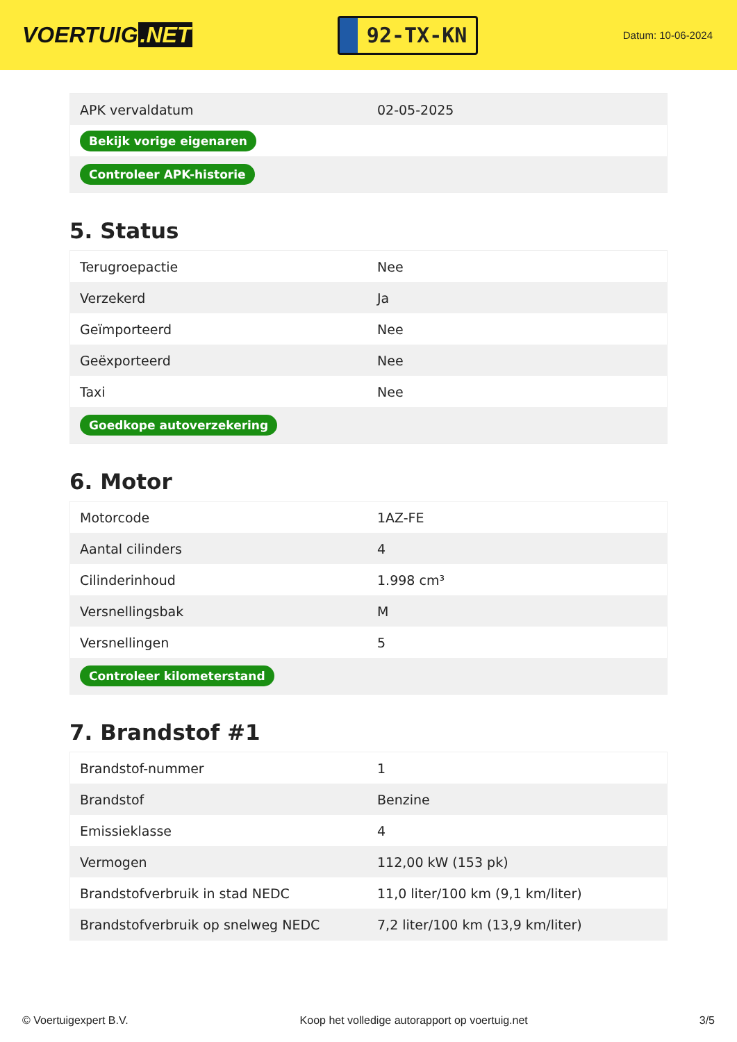VOERTUIG.NET
92-TX-KN
Datum: 10-06-2024
| APK vervaldatum | 02-05-2025 |
| Bekijk vorige eigenaren | |
| Controleer APK-historie | |
5. Status
| Terugroepactie | Nee |
| Verzekerd | Ja |
| Geïmporteerd | Nee |
| Geëxporteerd | Nee |
| Taxi | Nee |
| Goedkope autoverzekering | |
6. Motor
| Motorcode | 1AZ-FE |
| Aantal cilinders | 4 |
| Cilinderinhoud | 1.998 cm³ |
| Versnellingsbak | M |
| Versnellingen | 5 |
| Controleer kilometerstand | |
7. Brandstof #1
| Brandstof-nummer | 1 |
| Brandstof | Benzine |
| Emissieklasse | 4 |
| Vermogen | 112,00 kW (153 pk) |
| Brandstofverbruik in stad NEDC | 11,0 liter/100 km (9,1 km/liter) |
| Brandstofverbruik op snelweg NEDC | 7,2 liter/100 km (13,9 km/liter) |
© Voertuigexpert B.V. Koop het volledige autorapport op voertuig.net 3/5